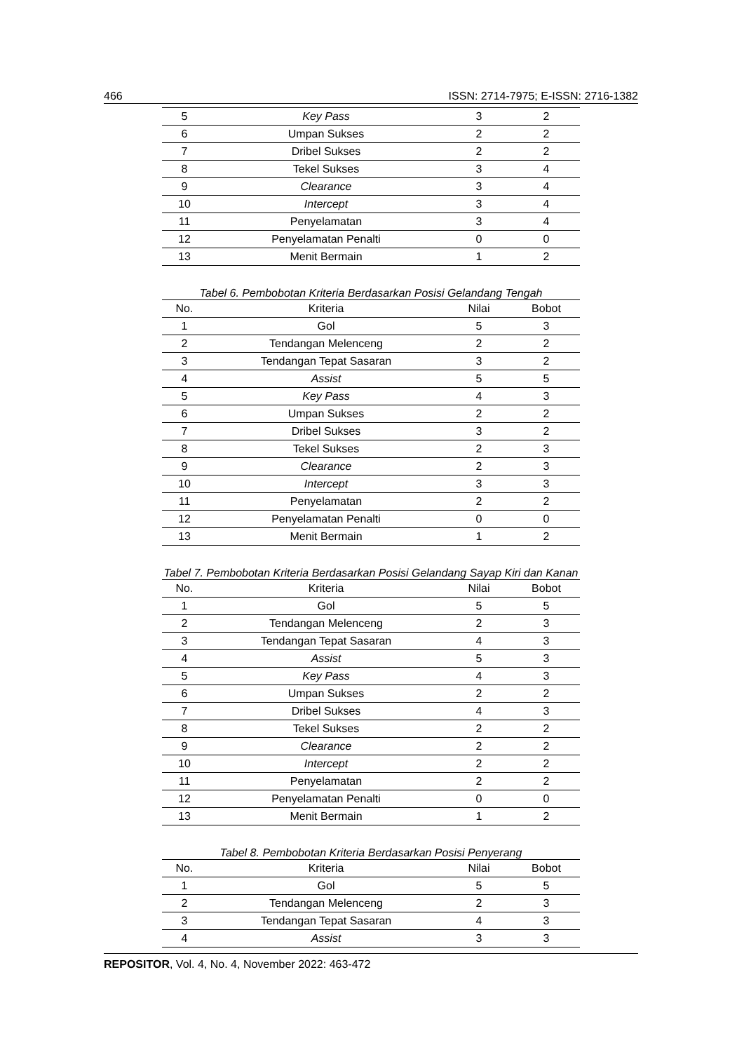466 ISSN: 2714-7975; E-ISSN: 2716-1382
| 5 | Key Pass | 3 | 2 |
| 6 | Umpan Sukses | 2 | 2 |
| 7 | Dribel Sukses | 2 | 2 |
| 8 | Tekel Sukses | 3 | 4 |
| 9 | Clearance | 3 | 4 |
| 10 | Intercept | 3 | 4 |
| 11 | Penyelamatan | 3 | 4 |
| 12 | Penyelamatan Penalti | 0 | 0 |
| 13 | Menit Bermain | 1 | 2 |
Tabel 6. Pembobotan Kriteria Berdasarkan Posisi Gelandang Tengah
| No. | Kriteria | Nilai | Bobot |
| --- | --- | --- | --- |
| 1 | Gol | 5 | 3 |
| 2 | Tendangan Melenceng | 2 | 2 |
| 3 | Tendangan Tepat Sasaran | 3 | 2 |
| 4 | Assist | 5 | 5 |
| 5 | Key Pass | 4 | 3 |
| 6 | Umpan Sukses | 2 | 2 |
| 7 | Dribel Sukses | 3 | 2 |
| 8 | Tekel Sukses | 2 | 3 |
| 9 | Clearance | 2 | 3 |
| 10 | Intercept | 3 | 3 |
| 11 | Penyelamatan | 2 | 2 |
| 12 | Penyelamatan Penalti | 0 | 0 |
| 13 | Menit Bermain | 1 | 2 |
Tabel 7. Pembobotan Kriteria Berdasarkan Posisi Gelandang Sayap Kiri dan Kanan
| No. | Kriteria | Nilai | Bobot |
| --- | --- | --- | --- |
| 1 | Gol | 5 | 5 |
| 2 | Tendangan Melenceng | 2 | 3 |
| 3 | Tendangan Tepat Sasaran | 4 | 3 |
| 4 | Assist | 5 | 3 |
| 5 | Key Pass | 4 | 3 |
| 6 | Umpan Sukses | 2 | 2 |
| 7 | Dribel Sukses | 4 | 3 |
| 8 | Tekel Sukses | 2 | 2 |
| 9 | Clearance | 2 | 2 |
| 10 | Intercept | 2 | 2 |
| 11 | Penyelamatan | 2 | 2 |
| 12 | Penyelamatan Penalti | 0 | 0 |
| 13 | Menit Bermain | 1 | 2 |
Tabel 8. Pembobotan Kriteria Berdasarkan Posisi Penyerang
| No. | Kriteria | Nilai | Bobot |
| --- | --- | --- | --- |
| 1 | Gol | 5 | 5 |
| 2 | Tendangan Melenceng | 2 | 3 |
| 3 | Tendangan Tepat Sasaran | 4 | 3 |
| 4 | Assist | 3 | 3 |
REPOSITOR, Vol. 4, No. 4, November 2022: 463-472